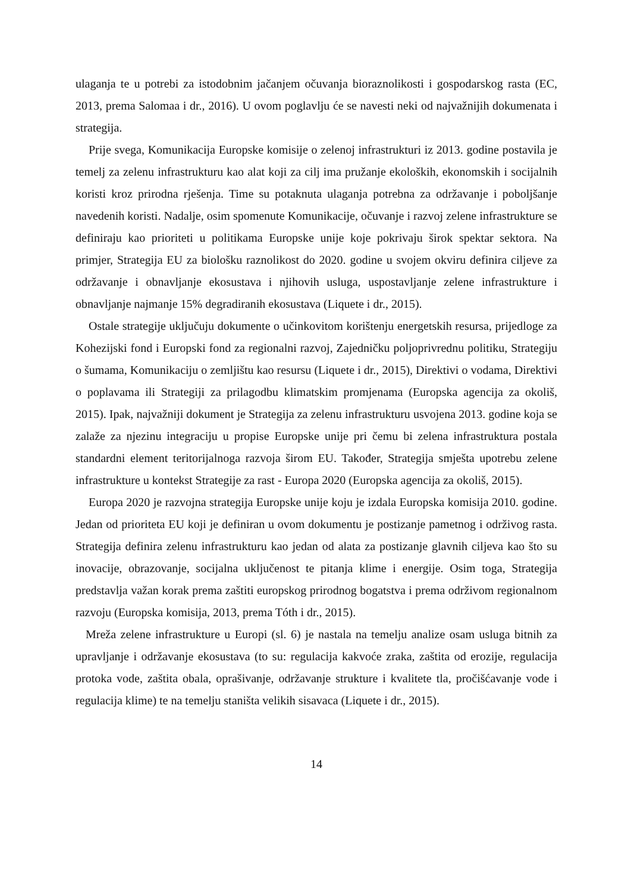ulaganja te u potrebi za istodobnim jačanjem očuvanja bioraznolikosti i gospodarskog rasta (EC, 2013, prema Salomaa i dr., 2016). U ovom poglavlju će se navesti neki od najvažnijih dokumenata i strategija.
Prije svega, Komunikacija Europske komisije o zelenoj infrastrukturi iz 2013. godine postavila je temelj za zelenu infrastrukturu kao alat koji za cilj ima pružanje ekoloških, ekonomskih i socijalnih koristi kroz prirodna rješenja. Time su potaknuta ulaganja potrebna za održavanje i poboljšanje navedenih koristi. Nadalje, osim spomenute Komunikacije, očuvanje i razvoj zelene infrastrukture se definiraju kao prioriteti u politikama Europske unije koje pokrivaju širok spektar sektora. Na primjer, Strategija EU za biološku raznolikost do 2020. godine u svojem okviru definira ciljeve za održavanje i obnavljanje ekosustava i njihovih usluga, uspostavljanje zelene infrastrukture i obnavljanje najmanje 15% degradiranih ekosustava (Liquete i dr., 2015).
Ostale strategije uključuju dokumente o učinkovitom korištenju energetskih resursa, prijedloge za Kohezijski fond i Europski fond za regionalni razvoj, Zajedničku poljoprivrednu politiku, Strategiju o šumama, Komunikaciju o zemljištu kao resursu (Liquete i dr., 2015), Direktivi o vodama, Direktivi o poplavama ili Strategiji za prilagodbu klimatskim promjenama (Europska agencija za okoliš, 2015). Ipak, najvažniji dokument je Strategija za zelenu infrastrukturu usvojena 2013. godine koja se zalaže za njezinu integraciju u propise Europske unije pri čemu bi zelena infrastruktura postala standardni element teritorijalnoga razvoja širom EU. Također, Strategija smješta upotrebu zelene infrastrukture u kontekst Strategije za rast - Europa 2020 (Europska agencija za okoliš, 2015).
Europa 2020 je razvojna strategija Europske unije koju je izdala Europska komisija 2010. godine. Jedan od prioriteta EU koji je definiran u ovom dokumentu je postizanje pametnog i održivog rasta. Strategija definira zelenu infrastrukturu kao jedan od alata za postizanje glavnih ciljeva kao što su inovacije, obrazovanje, socijalna uključenost te pitanja klime i energije. Osim toga, Strategija predstavlja važan korak prema zaštiti europskog prirodnog bogatstva i prema održivom regionalnom razvoju (Europska komisija, 2013, prema Tóth i dr., 2015).
Mreža zelene infrastrukture u Europi (sl. 6) je nastala na temelju analize osam usluga bitnih za upravljanje i održavanje ekosustava (to su: regulacija kakvoće zraka, zaštita od erozije, regulacija protoka vode, zaštita obala, oprašivanje, održavanje strukture i kvalitete tla, pročišćavanje vode i regulacija klime) te na temelju staništa velikih sisavaca (Liquete i dr., 2015).
14